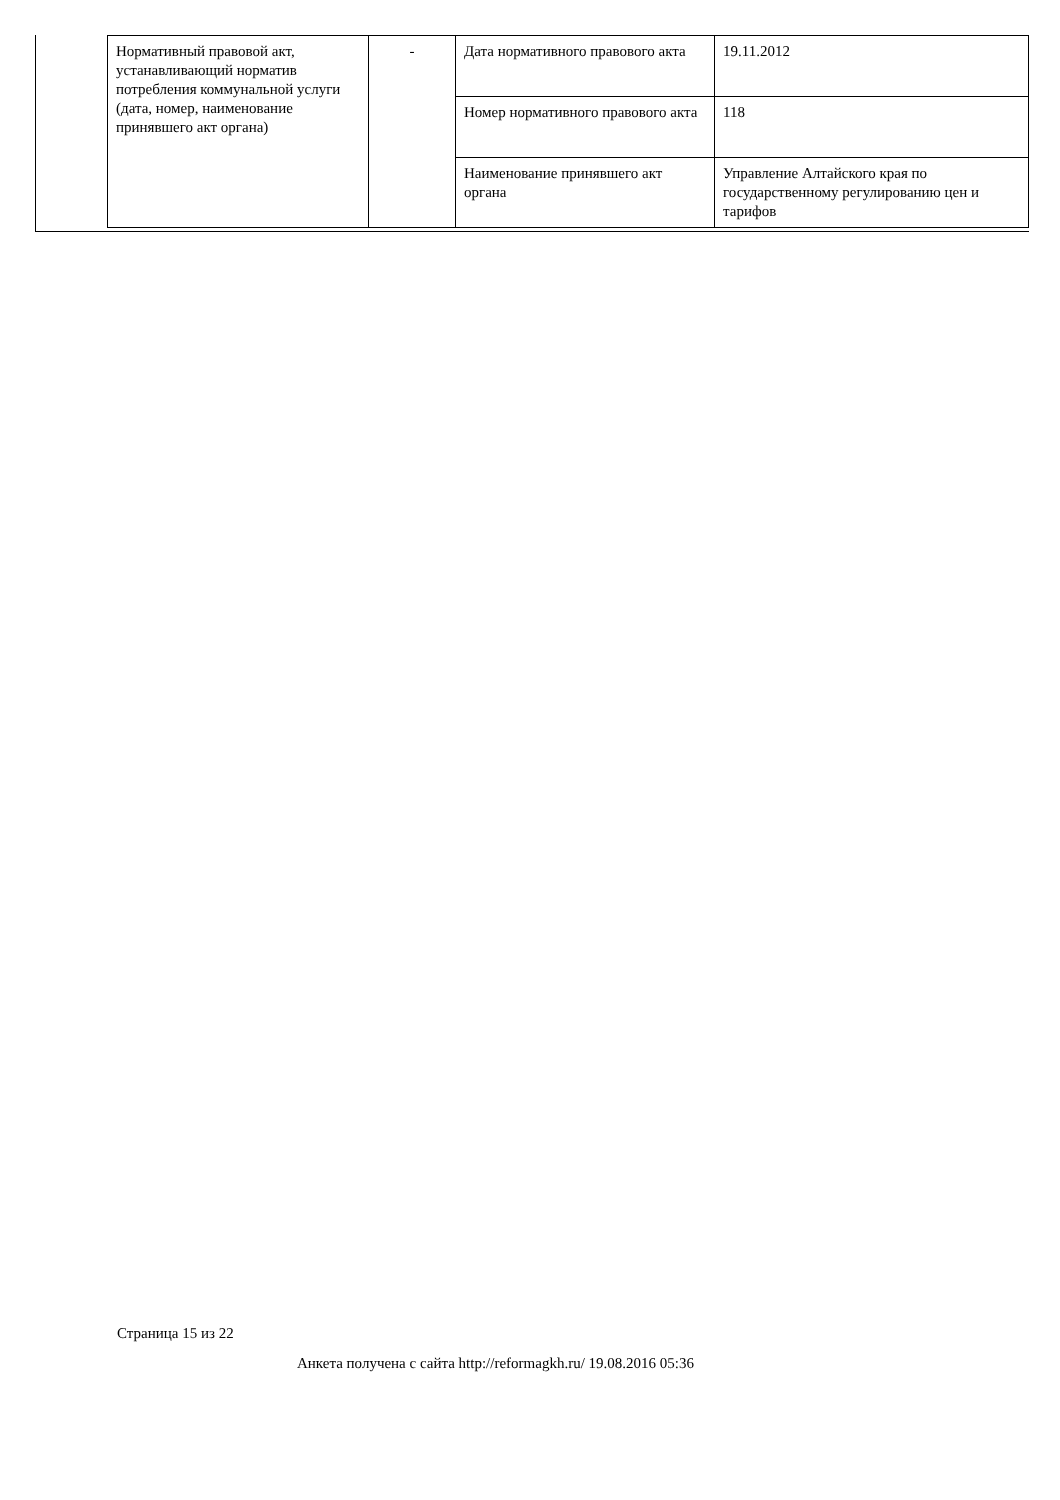| Нормативный правовой акт, устанавливающий норматив потребления коммунальной услуги (дата, номер, наименование принявшего акт органа) | - | Дата нормативного правового акта | 19.11.2012 |
| | | Номер нормативного правового акта | 118 |
| | | Наименование принявшего акт органа | Управление Алтайского края по государственному регулированию цен и тарифов |
Страница 15 из 22
Анкета получена с сайта http://reformagkh.ru/ 19.08.2016 05:36